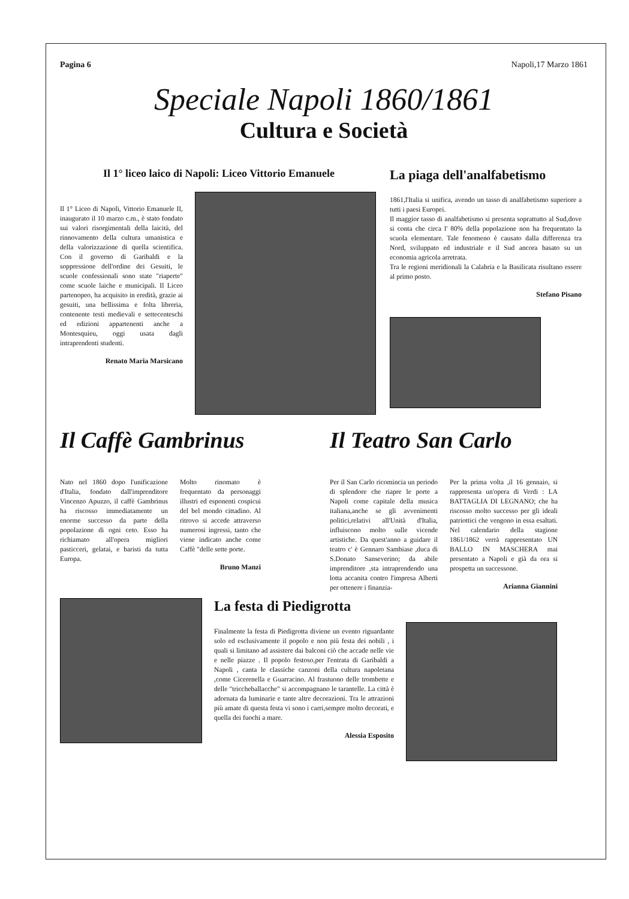Pagina 6 Napoli,17 Marzo 1861
Speciale Napoli 1860/1861
Cultura e Società
Il 1° liceo laico di Napoli: Liceo Vittorio Emanuele
Il 1° Liceo di Napoli, Vittorio Emanuele II, inaugurato il 10 marzo c.m., è stato fondato sui valori risorgimentali della laicità, del rinnovamento della cultura umanistica e della valorizzazione di quella scientifica. Con il governo di Garibaldi e la soppressione dell'ordine dei Gesuiti, le scuole confessionali sono state "riaperte" come scuole laiche e municipali. Il Liceo partenopeo, ha acquisito in eredità, grazie ai gesuiti, una bellissima e folta libreria, contenente testi medievali e settecenteschi ed edizioni appartenenti anche a Montesquieu, oggi usata dagli intraprendenti studenti.
Renato Maria Marsicano
La piaga dell'analfabetismo
1861,l'Italia si unifica, avendo un tasso di analfabetismo superiore a tutti i paesi Europei.
Il maggior tasso di analfabetismo si presenta soprattutto al Sud,dove si conta che circa l' 80% della popolazione non ha frequentato la scuola elementare. Tale fenomeno è causato dalla differenza tra Nord, sviluppato ed industriale e il Sud ancora basato su un economia agricola arretrata.
Tra le regioni meridionali la Calabria e la Basilicata risultano essere al primo posto.
Stefano Pisano
Il Caffè Gambrinus
Nato nel 1860 dopo l'unificazione d'Italia, fondato dall'imprenditore Vincenzo Apuzzo, il caffè Gambrinus ha riscosso immediatamente un enorme successo da parte della popolazione di ogni ceto. Esso ha richiamato all'opera migliori pasticceri, gelatai, e baristi da tutta Europa.
Molto rinomato è frequentato da personaggi illustri ed esponenti cospicui del bel mondo cittadino. Al ritrovo si accede attraverso numerosi ingressi, tanto che viene indicato anche come Caffè "delle sette porte.
Bruno Manzi
Il Teatro San Carlo
Per il San Carlo ricomincia un periodo di splendore che riapre le porte a Napoli come capitale della musica italiana,anche se gli avvenimenti politici,relativi all'Unità d'Italia, influiscono molto sulle vicende artistiche. Da quest'anno a guidare il teatro c' è Gennaro Sambiase ,duca di S.Donato Sanseverino; da abile imprenditore ,sta intraprendendo una lotta accanita contro l'impresa Alberti per ottenere i finanzia-
Per la prima volta ,il 16 gennaio, si rappresenta un'opera di Verdi : LA BATTAGLIA DI LEGNANO; che ha riscosso molto successo per gli ideali patriottici che vengono in essa esaltati. Nel calendario della stagione 1861/1862 verrà rappresentato UN BALLO IN MASCHERA mai presentato a Napoli e già da ora si prospetta un successone.
Arianna Giannini
La festa di Piedigrotta
Finalmente la festa di Piedigrotta diviene un evento riguardante solo ed esclusivamente il popolo e non più festa dei nobili , i quali si limitano ad assistere dai balconi ciò che accade nelle vie e nelle piazze . Il popolo festoso,per l'entrata di Garibaldi a Napoli , canta le classiche canzoni della cultura napoletana ,come Cicerenella e Guarracino. Al frastuono delle trombette e delle "triccheballacche" si accompagnano le tarantelle. La città è adornata da luminarie e tante altre decorazioni. Tra le attrazioni più amate di questa festa vi sono i carri,sempre molto decorati, e quella dei fuochi a mare.
Alessia Esposito